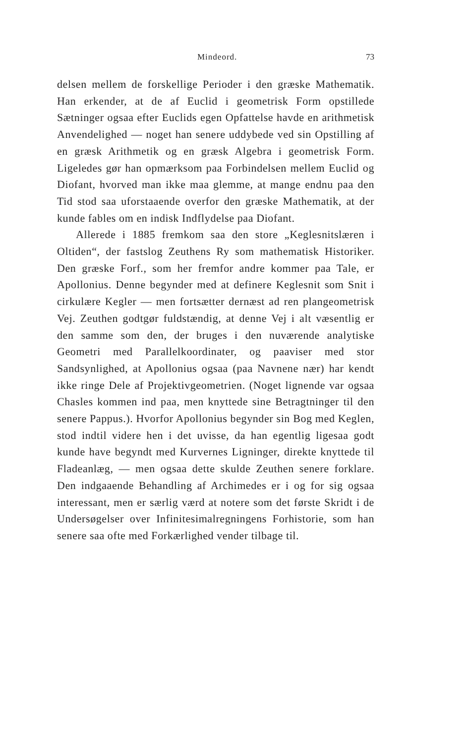Mindeord. 73
delsen mellem de forskellige Perioder i den græske Mathematik. Han erkender, at de af Euclid i geometrisk Form opstillede Sætninger ogsaa efter Euclids egen Opfattelse havde en arithmetisk Anvendelighed — noget han senere uddybede ved sin Opstilling af en græsk Arithmetik og en græsk Algebra i geometrisk Form. Ligeledes gør han opmærksom paa Forbindelsen mellem Euclid og Diofant, hvorved man ikke maa glemme, at mange endnu paa den Tid stod saa uforstaaende overfor den græske Mathematik, at der kunde fables om en indisk Indflydelse paa Diofant.
Allerede i 1885 fremkom saa den store „Keglesnitslæren i Oltiden“, der fastslog Zeuthens Ry som mathematisk Historiker. Den græske Forf., som her fremfor andre kommer paa Tale, er Apollonius. Denne begynder med at definere Keglesnit som Snit i cirkulære Kegler — men fortsætter dernæst ad ren plangeometrisk Vej. Zeuthen godtgør fuldstændig, at denne Vej i alt væsentlig er den samme som den, der bruges i den nuværende analytiske Geometri med Parallelkoordinater, og paaviser med stor Sandsynlighed, at Apollonius ogsaa (paa Navnene nær) har kendt ikke ringe Dele af Projektivgeometrien. (Noget lignende var ogsaa Chasles kommen ind paa, men knyttede sine Betragtninger til den senere Pappus.). Hvorfor Apollonius begynder sin Bog med Keglen, stod indtil videre hen i det uvisse, da han egentlig ligesaa godt kunde have begyndt med Kurvernes Ligninger, direkte knyttede til Fladeanlæg, — men ogsaa dette skulde Zeuthen senere forklare. Den indgaaende Behandling af Archimedes er i og for sig ogsaa interessant, men er særlig værd at notere som det første Skridt i de Undersøgelser over Infinitesimalregningens Forhistorie, som han senere saa ofte med Forkærlighed vender tilbage til.